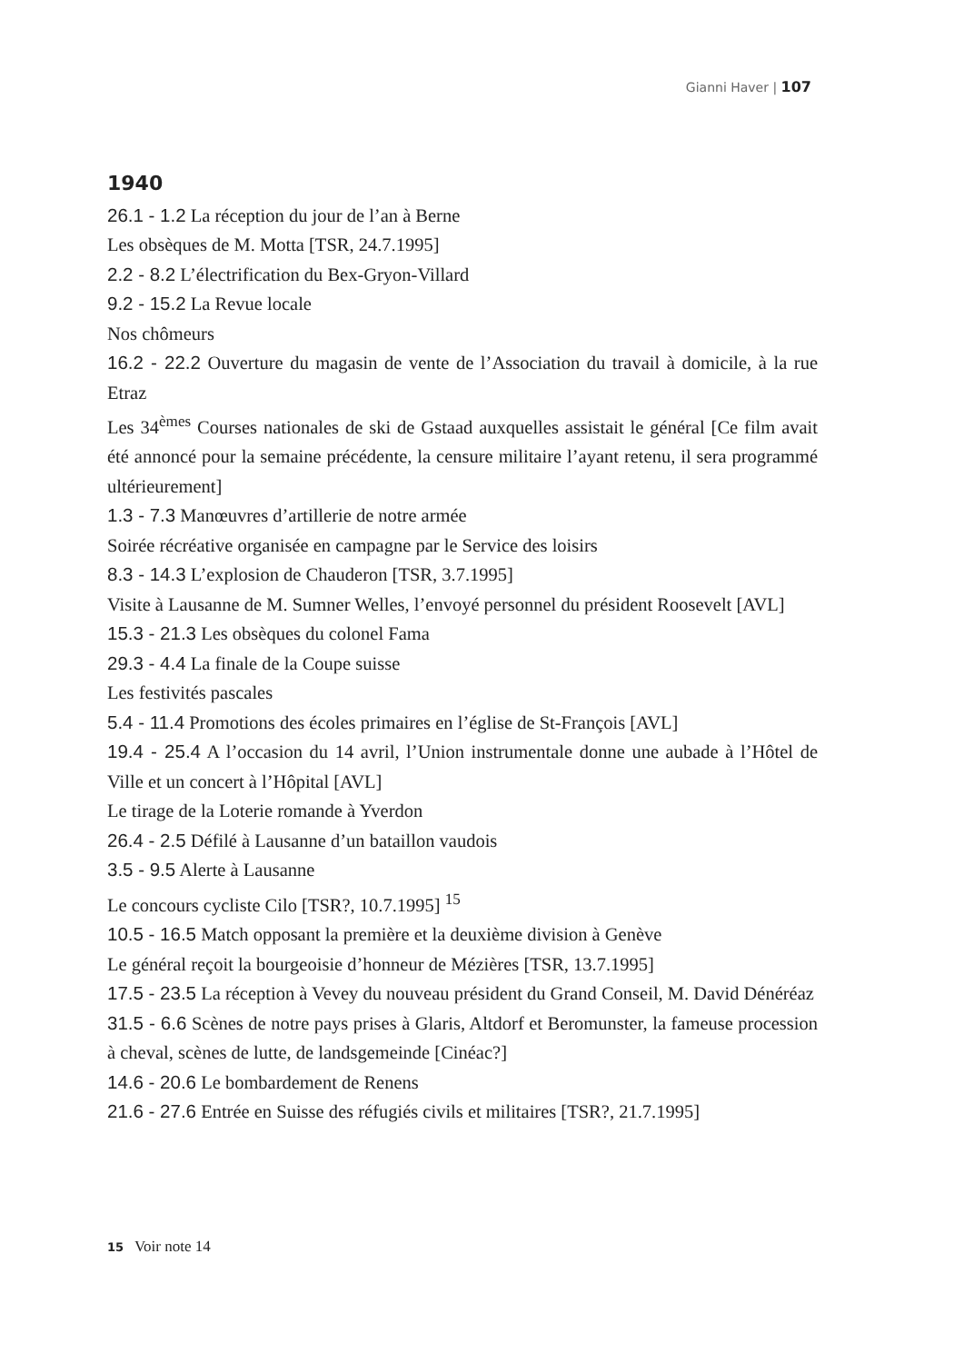Gianni Haver | 107
1940
26.1 - 1.2 La réception du jour de l’an à Berne
Les obsèques de M. Motta [TSR, 24.7.1995]
2.2 - 8.2 L’électrification du Bex-Gryon-Villard
9.2 - 15.2 La Revue locale
Nos chômeurs
16.2 - 22.2 Ouverture du magasin de vente de l’Association du travail à domicile, à la rue Etraz
Les 34<sup>èmes</sup> Courses nationales de ski de Gstaad auxquelles assistait le général [Ce film avait été annoncé pour la semaine précédente, la censure militaire l’ayant retenu, il sera programmé ultérieurement]
1.3 - 7.3 Manœuvres d’artillerie de notre armée
Soirée récréative organisée en campagne par le Service des loisirs
8.3 - 14.3 L’explosion de Chauderon [TSR, 3.7.1995]
Visite à Lausanne de M. Sumner Welles, l’envoyé personnel du président Roosevelt [AVL]
15.3 - 21.3 Les obsèques du colonel Fama
29.3 - 4.4 La finale de la Coupe suisse
Les festivités pascales
5.4 - 11.4 Promotions des écoles primaires en l’église de St-François [AVL]
19.4 - 25.4 A l’occasion du 14 avril, l’Union instrumentale donne une aubade à l’Hôtel de Ville et un concert à l’Hôpital [AVL]
Le tirage de la Loterie romande à Yverdon
26.4 - 2.5 Défilé à Lausanne d’un bataillon vaudois
3.5 - 9.5 Alerte à Lausanne
Le concours cycliste Cilo [TSR?, 10.7.1995] <sup>15</sup>
10.5 - 16.5 Match opposant la première et la deuxième division à Genève
Le général reçoit la bourgeoisie d’honneur de Mézières [TSR, 13.7.1995]
17.5 - 23.5 La réception à Vevey du nouveau président du Grand Conseil, M. David Dénéréaz
31.5 - 6.6 Scènes de notre pays prises à Glaris, Altdorf et Beromunster, la fameuse procession à cheval, scènes de lutte, de landsgemeinde [Cinéac?]
14.6 - 20.6 Le bombardement de Renens
21.6 - 27.6 Entrée en Suisse des réfugiés civils et militaires [TSR?, 21.7.1995]
15 Voir note 14